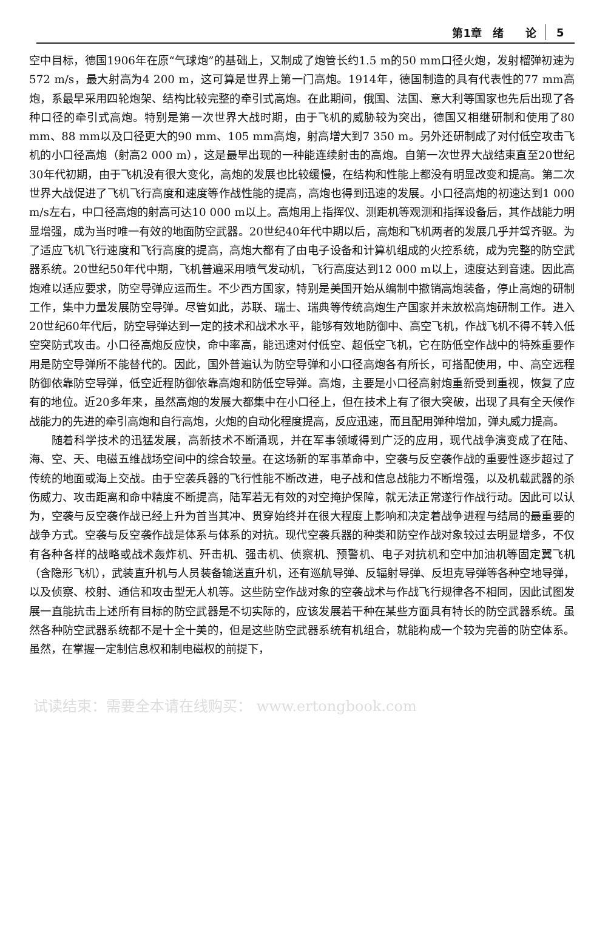第1章　绪　　论 5
空中目标，德国1906年在原“气球炮”的基础上，又制成了炮管长约1.5 m的50 mm口径火炮，发射榴弹初速为572 m/s，最大射高为4 200 m，这可算是世界上第一门高炮。1914年，德国制造的具有代表性的77 mm高炮，系最早采用四轮炮架、结构比较完整的牵引式高炮。在此期间，俄国、法国、意大利等国家也先后出现了各种口径的牵引式高炮。特别是第一次世界大战时期，由于飞机的威胁较为突出，德国又相继研制和使用了80 mm、88 mm以及口径更大的90 mm、105 mm高炮，射高增大到7 350 m。另外还研制成了对付低空攻击飞机的小口径高炮（射高2 000 m），这是最早出现的一种能连续射击的高炮。自第一次世界大战结束直至20世纪30年代初期，由于飞机没有很大变化，高炮的发展也比较缓慢，在结构和性能上都没有明显改变和提高。第二次世界大战促进了飞机飞行高度和速度等作战性能的提高，高炮也得到迅速的发展。小口径高炮的初速达到1 000 m/s左右，中口径高炮的射高可达10 000 m以上。高炮用上指挥仪、测距机等观测和指挥设备后，其作战能力明显增强，成为当时唯一有效的地面防空武器。20世纪40年代中期以后，高炮和飞机两者的发展几乎并驾齐驱。为了适应飞机飞行速度和飞行高度的提高，高炮大都有了由电子设备和计算机组成的火控系统，成为完整的防空武器系统。20世纪50年代中期，飞机普遍采用喷气发动机，飞行高度达到12 000 m以上，速度达到音速。因此高炮难以适应要求，防空导弹应运而生。不少西方国家，特别是美国开始从编制中撤销高炮装备，停止高炮的研制工作，集中力量发展防空导弹。尽管如此，苏联、瑞士、瑞典等传统高炮生产国家并未放松高炮研制工作。进入20世纪60年代后，防空导弹达到一定的技术和战术水平，能够有效地防御中、高空飞机，作战飞机不得不转入低空突防式攻击。小口径高炮反应快，命中率高，能迅速对付低空、超低空飞机，它在防低空作战中的特殊重要作用是防空导弹所不能替代的。因此，国外普遍认为防空导弹和小口径高炮各有所长，可搭配使用，中、高空远程防御依靠防空导弹，低空近程防御依靠高炮和防低空导弹。高炮，主要是小口径高射炮重新受到重视，恢复了应有的地位。近20多年来，虽然高炮的发展大都集中在小口径上，但在技术上有了很大突破，出现了具有全天候作战能力的先进的牵引高炮和自行高炮，火炮的自动化程度提高，反应迅速，而且配用弹种增加，弹丸威力提高。
随着科学技术的迅猛发展，高新技术不断涌现，并在军事领域得到广泛的应用，现代战争演变成了在陆、海、空、天、电磁五维战场空间中的综合较量。在这场新的军事革命中，空袭与反空袭作战的重要性逐步超过了传统的地面或海上交战。由于空袭兵器的飞行性能不断改进，电子战和信息战能力不断增强，以及机载武器的杀伤威力、攻击距离和命中精度不断提高，陆军若无有效的对空掩护保障，就无法正常遂行作战行动。因此可以认为，空袭与反空袭作战已经上升为首当其冲、贯穿始终并在很大程度上影响和决定着战争进程与结局的最重要的战争方式。空袭与反空袭作战是体系与体系的对抗。现代空袭兵器的种类和防空作战对象较过去明显增多，不仅有各种各样的战略或战术轰炸机、歼击机、强击机、侦察机、预警机、电子对抗机和空中加油机等固定翼飞机（含隐形飞机），武装直升机与人员装备输送直升机，还有巡航导弹、反辐射导弹、反坦克导弹等各种空地导弹，以及侦察、校射、通信和攻击型无人机等。这些防空作战对象的空袭战术与作战飞行规律各不相同，因此试图发展一直能抗击上述所有目标的防空武器是不切实际的，应该发展若干种在某些方面具有特长的防空武器系统。虽然各种防空武器系统都不是十全十美的，但是这些防空武器系统有机组合，就能构成一个较为完善的防空体系。虽然，在掌握一定制信息权和制电磁权的前提下，
试读结束：需要全本请在线购买： www.ertongbook.com